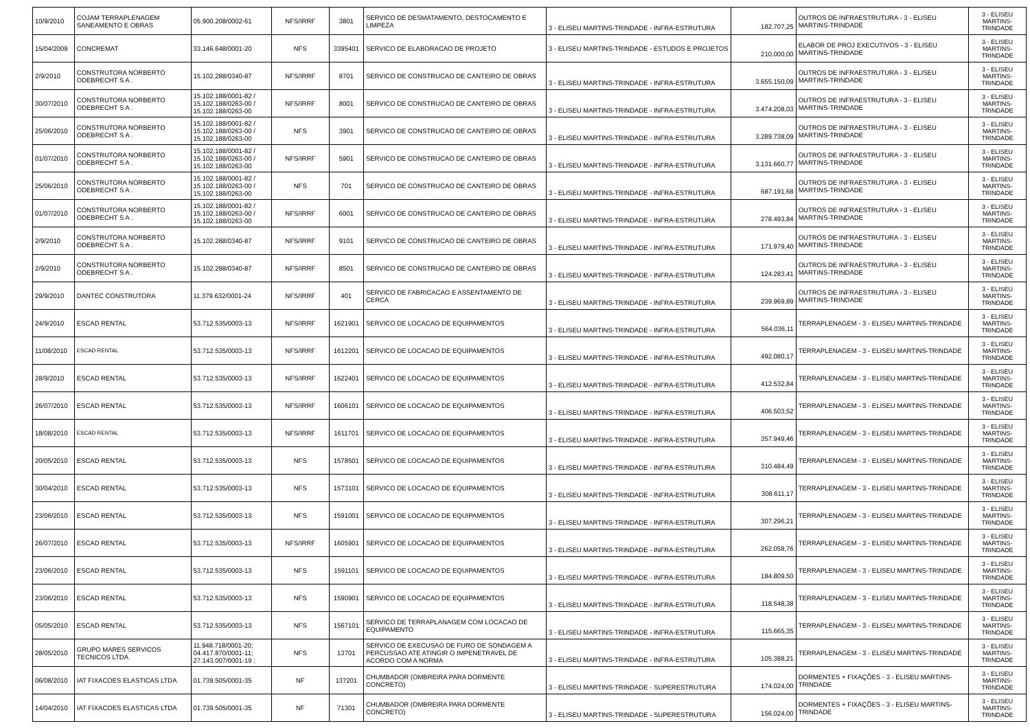| 10/9/2010 | COJAM TERRAPLENAGEM SANEAMENTO E OBRAS | 05.900.208/0002-61 | NFS/IRRF | 3801 | SERVICO DE DESMATAMENTO, DESTOCAMENTO E LIMPEZA | 3 - ELISEU MARTINS-TRINDADE - INFRA-ESTRUTURA | 182.707,25 | OUTROS DE INFRAESTRUTURA - 3 - ELISEU MARTINS-TRINDADE | 3 - ELISEU MARTINS-TRINDADE |
| 15/04/2009 | CONCREMAT | 33.146.648/0001-20 | NFS | 3395401 | SERVICO DE ELABORACAO DE PROJETO | 3 - ELISEU MARTINS-TRINDADE - ESTUDOS E PROJETOS | 210.000,00 | ELABOR DE PROJ EXECUTIVOS - 3 - ELISEU MARTINS-TRINDADE | 3 - ELISEU MARTINS-TRINDADE |
| 2/9/2010 | CONSTRUTORA NORBERTO ODEBRECHT S A . | 15.102.288/0340-87 | NFS/IRRF | 8701 | SERVICO DE CONSTRUCAO DE CANTEIRO DE OBRAS | 3 - ELISEU MARTINS-TRINDADE - INFRA-ESTRUTURA | 3.655.150,09 | OUTROS DE INFRAESTRUTURA - 3 - ELISEU MARTINS-TRINDADE | 3 - ELISEU MARTINS-TRINDADE |
| 30/07/2010 | CONSTRUTORA NORBERTO ODEBRECHT S A . | 15.102.188/0001-82 / 15.102.188/0263-00 / 15.102.188/0263-00 | NFS/IRRF | 8001 | SERVICO DE CONSTRUCAO DE CANTEIRO DE OBRAS | 3 - ELISEU MARTINS-TRINDADE - INFRA-ESTRUTURA | 3.474.208,03 | OUTROS DE INFRAESTRUTURA - 3 - ELISEU MARTINS-TRINDADE | 3 - ELISEU MARTINS-TRINDADE |
| 25/06/2010 | CONSTRUTORA NORBERTO ODEBRECHT S A . | 15.102.188/0001-82 / 15.102.188/0263-00 / 15.102.188/0263-00 | NFS | 3901 | SERVICO DE CONSTRUCAO DE CANTEIRO DE OBRAS | 3 - ELISEU MARTINS-TRINDADE - INFRA-ESTRUTURA | 3.289.738,09 | OUTROS DE INFRAESTRUTURA - 3 - ELISEU MARTINS-TRINDADE | 3 - ELISEU MARTINS-TRINDADE |
| 01/07/2010 | CONSTRUTORA NORBERTO ODEBRECHT S A . | 15.102.188/0001-82 / 15.102.188/0263-00 / 15.102.188/0263-00 | NFS/IRRF | 5901 | SERVICO DE CONSTRUCAO DE CANTEIRO DE OBRAS | 3 - ELISEU MARTINS-TRINDADE - INFRA-ESTRUTURA | 3.131.660,77 | OUTROS DE INFRAESTRUTURA - 3 - ELISEU MARTINS-TRINDADE | 3 - ELISEU MARTINS-TRINDADE |
| 25/06/2010 | CONSTRUTORA NORBERTO ODEBRECHT S A . | 15.102.188/0001-82 / 15.102.188/0263-00 / 15.102.188/0263-00 | NFS | 701 | SERVICO DE CONSTRUCAO DE CANTEIRO DE OBRAS | 3 - ELISEU MARTINS-TRINDADE - INFRA-ESTRUTURA | 687.191,68 | OUTROS DE INFRAESTRUTURA - 3 - ELISEU MARTINS-TRINDADE | 3 - ELISEU MARTINS-TRINDADE |
| 01/07/2010 | CONSTRUTORA NORBERTO ODEBRECHT S A . | 15.102.188/0001-82 / 15.102.188/0263-00 / 15.102.188/0263-00 | NFS/IRRF | 6001 | SERVICO DE CONSTRUCAO DE CANTEIRO DE OBRAS | 3 - ELISEU MARTINS-TRINDADE - INFRA-ESTRUTURA | 278.493,84 | OUTROS DE INFRAESTRUTURA - 3 - ELISEU MARTINS-TRINDADE | 3 - ELISEU MARTINS-TRINDADE |
| 2/9/2010 | CONSTRUTORA NORBERTO ODEBRECHT S A . | 15.102.288/0340-87 | NFS/IRRF | 9101 | SERVICO DE CONSTRUCAO DE CANTEIRO DE OBRAS | 3 - ELISEU MARTINS-TRINDADE - INFRA-ESTRUTURA | 171.979,40 | OUTROS DE INFRAESTRUTURA - 3 - ELISEU MARTINS-TRINDADE | 3 - ELISEU MARTINS-TRINDADE |
| 2/9/2010 | CONSTRUTORA NORBERTO ODEBRECHT S A . | 15.102.288/0340-87 | NFS/IRRF | 8501 | SERVICO DE CONSTRUCAO DE CANTEIRO DE OBRAS | 3 - ELISEU MARTINS-TRINDADE - INFRA-ESTRUTURA | 124.283,41 | OUTROS DE INFRAESTRUTURA - 3 - ELISEU MARTINS-TRINDADE | 3 - ELISEU MARTINS-TRINDADE |
| 29/9/2010 | DANTEC CONSTRUTORA | 11.379.632/0001-24 | NFS/IRRF | 401 | SERVICO DE FABRICACAO E ASSENTAMENTO DE CERCA | 3 - ELISEU MARTINS-TRINDADE - INFRA-ESTRUTURA | 239.969,89 | OUTROS DE INFRAESTRUTURA - 3 - ELISEU MARTINS-TRINDADE | 3 - ELISEU MARTINS-TRINDADE |
| 24/9/2010 | ESCAD RENTAL | 53.712.535/0003-13 | NFS/IRRF | 1621901 | SERVICO DE LOCACAO DE EQUIPAMENTOS | 3 - ELISEU MARTINS-TRINDADE - INFRA-ESTRUTURA | 564.036,11 | TERRAPLENAGEM - 3 - ELISEU MARTINS-TRINDADE | 3 - ELISEU MARTINS-TRINDADE |
| 11/08/2010 | ESCAD RENTAL | 53.712.535/0003-13 | NFS/IRRF | 1612201 | SERVICO DE LOCACAO DE EQUIPAMENTOS | 3 - ELISEU MARTINS-TRINDADE - INFRA-ESTRUTURA | 492.080,17 | TERRAPLENAGEM - 3 - ELISEU MARTINS-TRINDADE | 3 - ELISEU MARTINS-TRINDADE |
| 28/9/2010 | ESCAD RENTAL | 53.712.535/0003-13 | NFS/IRRF | 1622401 | SERVICO DE LOCACAO DE EQUIPAMENTOS | 3 - ELISEU MARTINS-TRINDADE - INFRA-ESTRUTURA | 412.532,84 | TERRAPLENAGEM - 3 - ELISEU MARTINS-TRINDADE | 3 - ELISEU MARTINS-TRINDADE |
| 26/07/2010 | ESCAD RENTAL | 53.712.535/0003-13 | NFS/IRRF | 1606101 | SERVICO DE LOCACAO DE EQUIPAMENTOS | 3 - ELISEU MARTINS-TRINDADE - INFRA-ESTRUTURA | 406.503,52 | TERRAPLENAGEM - 3 - ELISEU MARTINS-TRINDADE | 3 - ELISEU MARTINS-TRINDADE |
| 18/08/2010 | ESCAD RENTAL | 53.712.535/0003-13 | NFS/IRRF | 1611701 | SERVICO DE LOCACAO DE EQUIPAMENTOS | 3 - ELISEU MARTINS-TRINDADE - INFRA-ESTRUTURA | 357.949,46 | TERRAPLENAGEM - 3 - ELISEU MARTINS-TRINDADE | 3 - ELISEU MARTINS-TRINDADE |
| 20/05/2010 | ESCAD RENTAL | 53.712.535/0003-13 | NFS | 1578501 | SERVICO DE LOCACAO DE EQUIPAMENTOS | 3 - ELISEU MARTINS-TRINDADE - INFRA-ESTRUTURA | 310.484,49 | TERRAPLENAGEM - 3 - ELISEU MARTINS-TRINDADE | 3 - ELISEU MARTINS-TRINDADE |
| 30/04/2010 | ESCAD RENTAL | 53.712.535/0003-13 | NFS | 1573101 | SERVICO DE LOCACAO DE EQUIPAMENTOS | 3 - ELISEU MARTINS-TRINDADE - INFRA-ESTRUTURA | 308.611,17 | TERRAPLENAGEM - 3 - ELISEU MARTINS-TRINDADE | 3 - ELISEU MARTINS-TRINDADE |
| 23/06/2010 | ESCAD RENTAL | 53.712.535/0003-13 | NFS | 1591001 | SERVICO DE LOCACAO DE EQUIPAMENTOS | 3 - ELISEU MARTINS-TRINDADE - INFRA-ESTRUTURA | 307.296,21 | TERRAPLENAGEM - 3 - ELISEU MARTINS-TRINDADE | 3 - ELISEU MARTINS-TRINDADE |
| 26/07/2010 | ESCAD RENTAL | 53.712.535/0003-13 | NFS/IRRF | 1605901 | SERVICO DE LOCACAO DE EQUIPAMENTOS | 3 - ELISEU MARTINS-TRINDADE - INFRA-ESTRUTURA | 262.058,76 | TERRAPLENAGEM - 3 - ELISEU MARTINS-TRINDADE | 3 - ELISEU MARTINS-TRINDADE |
| 23/06/2010 | ESCAD RENTAL | 53.712.535/0003-13 | NFS | 1591101 | SERVICO DE LOCACAO DE EQUIPAMENTOS | 3 - ELISEU MARTINS-TRINDADE - INFRA-ESTRUTURA | 184.809,50 | TERRAPLENAGEM - 3 - ELISEU MARTINS-TRINDADE | 3 - ELISEU MARTINS-TRINDADE |
| 23/06/2010 | ESCAD RENTAL | 53.712.535/0003-13 | NFS | 1590901 | SERVICO DE LOCACAO DE EQUIPAMENTOS | 3 - ELISEU MARTINS-TRINDADE - INFRA-ESTRUTURA | 118.548,38 | TERRAPLENAGEM - 3 - ELISEU MARTINS-TRINDADE | 3 - ELISEU MARTINS-TRINDADE |
| 05/05/2010 | ESCAD RENTAL | 53.712.535/0003-13 | NFS | 1567101 | SERVICO DE TERRAPLANAGEM COM LOCACAO DE EQUIPAMENTO | 3 - ELISEU MARTINS-TRINDADE - INFRA-ESTRUTURA | 115.665,35 | TERRAPLENAGEM - 3 - ELISEU MARTINS-TRINDADE | 3 - ELISEU MARTINS-TRINDADE |
| 28/05/2010 | GRUPO MARES SERVICOS TECNICOS LTDA | 11.948.718/0001-20; 04.417.870/0001-11; 27.143.007/0001-19 ; | NFS | 13701 | SERVICO DE EXECUSAO DE FURO DE SONDAGEM A PERCUSSAO ATE ATINGIR O IMPENETRAVEL DE ACORDO COM A NORMA | 3 - ELISEU MARTINS-TRINDADE - INFRA-ESTRUTURA | 105.388,21 | TERRAPLENAGEM - 3 - ELISEU MARTINS-TRINDADE | 3 - ELISEU MARTINS-TRINDADE |
| 06/08/2010 | IAT FIXACOES ELASTICAS LTDA | 01.739.505/0001-35 | NF | 137201 | CHUMBADOR (OMBREIRA PARA DORMENTE CONCRETO) | 3 - ELISEU MARTINS-TRINDADE - SUPERESTRUTURA | 174.024,00 | DORMENTES + FIXAÇÕES - 3 - ELISEU MARTINS-TRINDADE | 3 - ELISEU MARTINS-TRINDADE |
| 14/04/2010 | IAT FIXACOES ELASTICAS LTDA | 01.739.505/0001-35 | NF | 71301 | CHUMBADOR (OMBREIRA PARA DORMENTE CONCRETO) | 3 - ELISEU MARTINS-TRINDADE - SUPERESTRUTURA | 156.024,00 | DORMENTES + FIXAÇÕES - 3 - ELISEU MARTINS-TRINDADE | 3 - ELISEU MARTINS-TRINDADE |